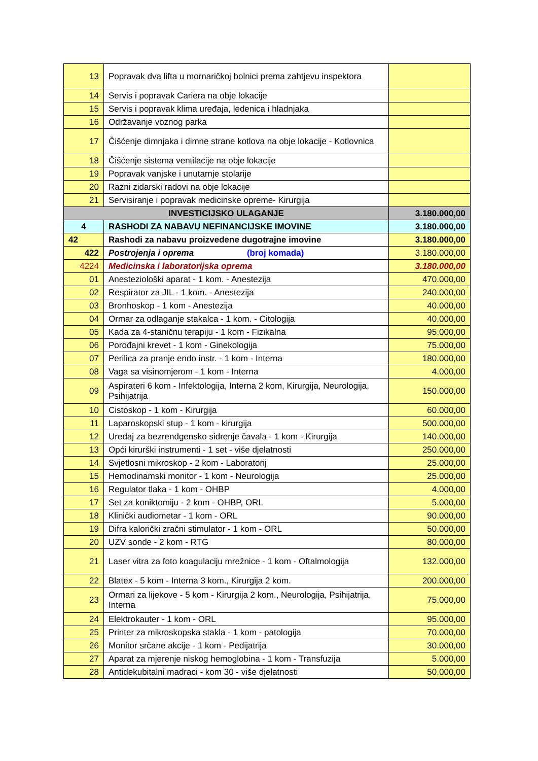| 13 | Popravak dva lifta u mornaričkoj bolnici prema zahtjevu inspektora | |
| 14 | Servis i popravak Cariera na obje lokacije | |
| 15 | Servis i popravak klima uređaja, ledenica i hladnjaka | |
| 16 | Održavanje voznog parka | |
| 17 | Čišćenje dimnjaka i dimne strane kotlova na obje lokacije - Kotlovnica | |
| 18 | Čišćenje sistema ventilacije na obje lokacije | |
| 19 | Popravak vanjske i unutarnje stolarije | |
| 20 | Razni zidarski radovi na obje lokacije | |
| 21 | Servisiranje i popravak medicinske opreme- Kirurgija | |
| INVESTICIJSKO ULAGANJE | | 3.180.000,00 |
| 4 | RASHODI ZA NABAVU NEFINANCIJSKE IMOVINE | 3.180.000,00 |
| 42 | Rashodi za nabavu proizvedene dugotrajne imovine | 3.180.000,00 |
| 422 | Postrojenja i oprema (broj komada) | 3.180.000,00 |
| 4224 | Medicinska i laboratorijska oprema | 3.180.000,00 |
| 01 | Anesteziološki aparat - 1 kom. - Anestezija | 470.000,00 |
| 02 | Respirator za JIL - 1 kom. - Anestezija | 240.000,00 |
| 03 | Bronhoskop - 1 kom - Anestezija | 40.000,00 |
| 04 | Ormar za odlaganje stakalca - 1 kom. - Citologija | 40.000,00 |
| 05 | Kada za 4-staničnu terapiju - 1 kom - Fizikalna | 95.000,00 |
| 06 | Porođajni krevet - 1 kom - Ginekologija | 75.000,00 |
| 07 | Perilica za pranje endo instr. - 1 kom - Interna | 180.000,00 |
| 08 | Vaga sa visinomjerom - 1 kom - Interna | 4.000,00 |
| 09 | Aspirateri 6 kom - Infektologija, Interna 2 kom, Kirurgija, Neurologija, Psihijatrija | 150.000,00 |
| 10 | Cistoskop - 1 kom - Kirurgija | 60.000,00 |
| 11 | Laparoskopski stup - 1 kom - kirurgija | 500.000,00 |
| 12 | Uređaj za bezrendgensko sidrenje čavala - 1 kom - Kirurgija | 140.000,00 |
| 13 | Opći kirurški instrumenti - 1 set - više djelatnosti | 250.000,00 |
| 14 | Svjetlosni mikroskop - 2 kom - Laboratorij | 25.000,00 |
| 15 | Hemodinamski monitor - 1 kom - Neurologija | 25.000,00 |
| 16 | Regulator tlaka - 1 kom - OHBP | 4.000,00 |
| 17 | Set za koniktomiju - 2 kom - OHBP, ORL | 5.000,00 |
| 18 | Klinički audiometar - 1 kom - ORL | 90.000,00 |
| 19 | Difra kalorički zračni stimulator - 1 kom - ORL | 50.000,00 |
| 20 | UZV sonde - 2 kom - RTG | 80.000,00 |
| 21 | Laser vitra za foto koagulaciju mrežnice - 1 kom - Oftalmologija | 132.000,00 |
| 22 | Blatex - 5 kom - Interna 3 kom., Kirurgija 2 kom. | 200.000,00 |
| 23 | Ormari za lijekove - 5 kom - Kirurgija 2 kom., Neurologija, Psihijatrija, Interna | 75.000,00 |
| 24 | Elektrokauter - 1 kom - ORL | 95.000,00 |
| 25 | Printer za mikroskopska stakla - 1 kom - patologija | 70.000,00 |
| 26 | Monitor srčane akcije - 1 kom - Pedijatrija | 30.000,00 |
| 27 | Aparat za mjerenje niskog hemoglobina - 1 kom - Transfuzija | 5.000,00 |
| 28 | Antidekubitalni madraci - kom 30 - više djelatnosti | 50.000,00 |